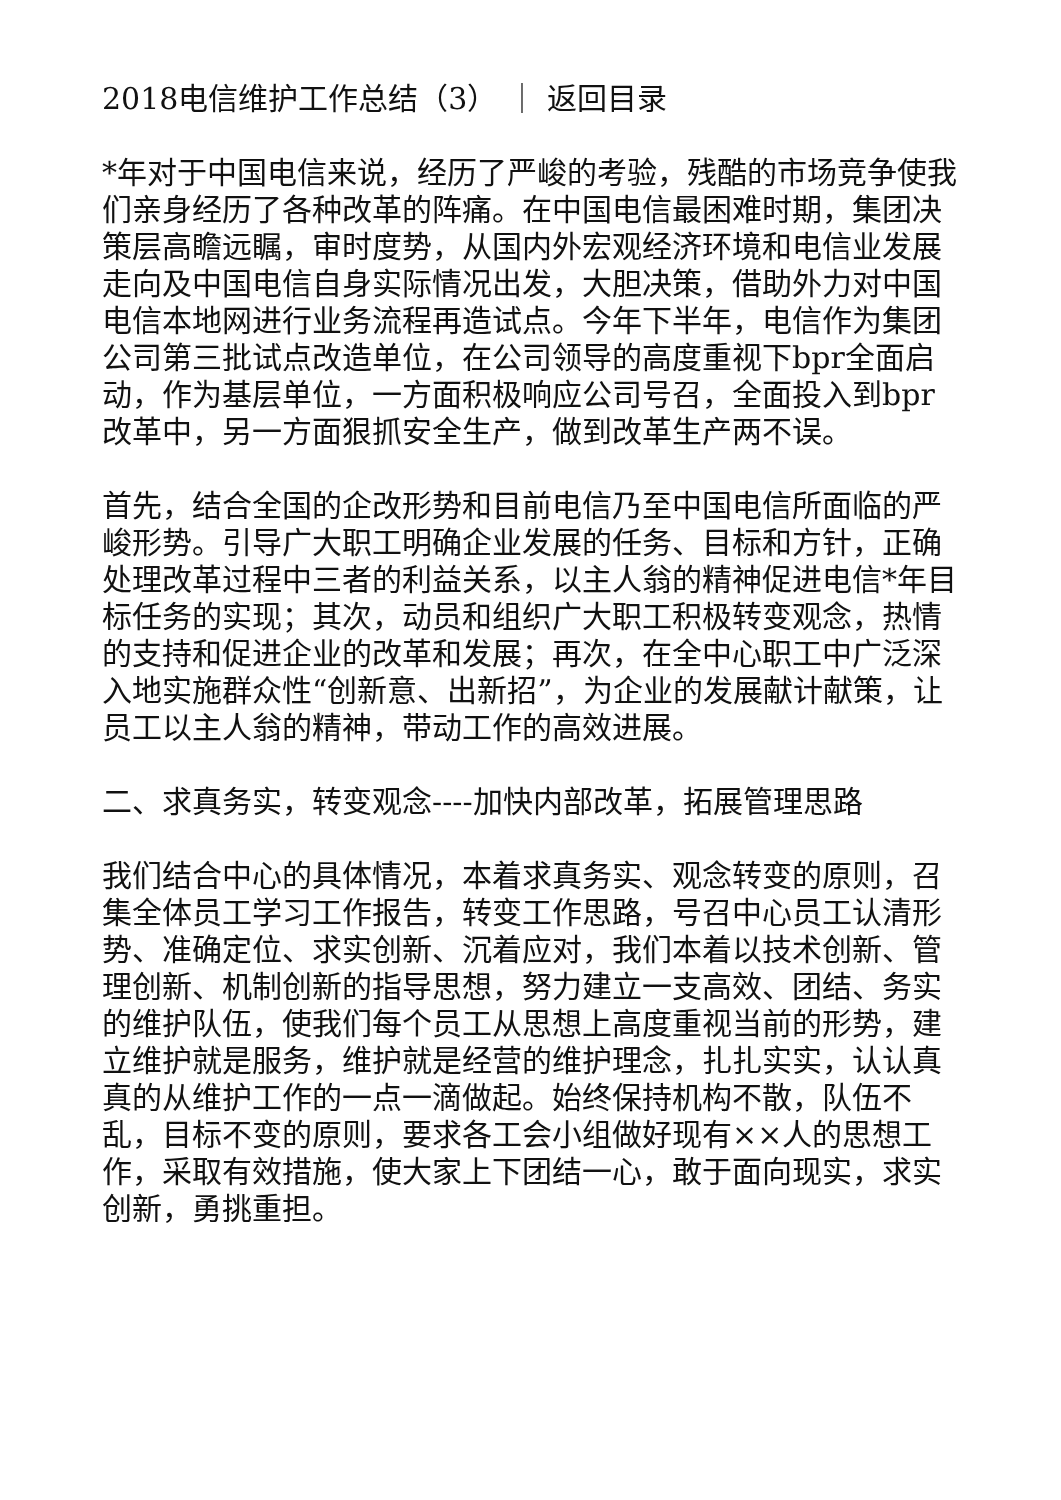2018电信维护工作总结（3） ｜ 返回目录
*年对于中国电信来说，经历了严峻的考验，残酷的市场竞争使我们亲身经历了各种改革的阵痛。在中国电信最困难时期，集团决策层高瞻远瞩，审时度势，从国内外宏观经济环境和电信业发展走向及中国电信自身实际情况出发，大胆决策，借助外力对中国电信本地网进行业务流程再造试点。今年下半年，电信作为集团公司第三批试点改造单位，在公司领导的高度重视下bpr全面启动，作为基层单位，一方面积极响应公司号召，全面投入到bpr改革中，另一方面狠抓安全生产，做到改革生产两不误。
首先，结合全国的企改形势和目前电信乃至中国电信所面临的严峻形势。引导广大职工明确企业发展的任务、目标和方针，正确处理改革过程中三者的利益关系，以主人翁的精神促进电信*年目标任务的实现；其次，动员和组织广大职工积极转变观念，热情的支持和促进企业的改革和发展；再次，在全中心职工中广泛深入地实施群众性“创新意、出新招”，为企业的发展献计献策，让员工以主人翁的精神，带动工作的高效进展。
二、求真务实，转变观念----加快内部改革，拓展管理思路
我们结合中心的具体情况，本着求真务实、观念转变的原则，召集全体员工学习工作报告，转变工作思路，号召中心员工认清形势、准确定位、求实创新、沉着应对，我们本着以技术创新、管理创新、机制创新的指导思想，努力建立一支高效、团结、务实的维护队伍，使我们每个员工从思想上高度重视当前的形势，建立维护就是服务，维护就是经营的维护理念，扎扎实实，认认真真的从维护工作的一点一滴做起。始终保持机构不散，队伍不乱，目标不变的原则，要求各工会小组做好现有××人的思想工作，采取有效措施，使大家上下团结一心，敢于面向现实，求实创新，勇挑重担。